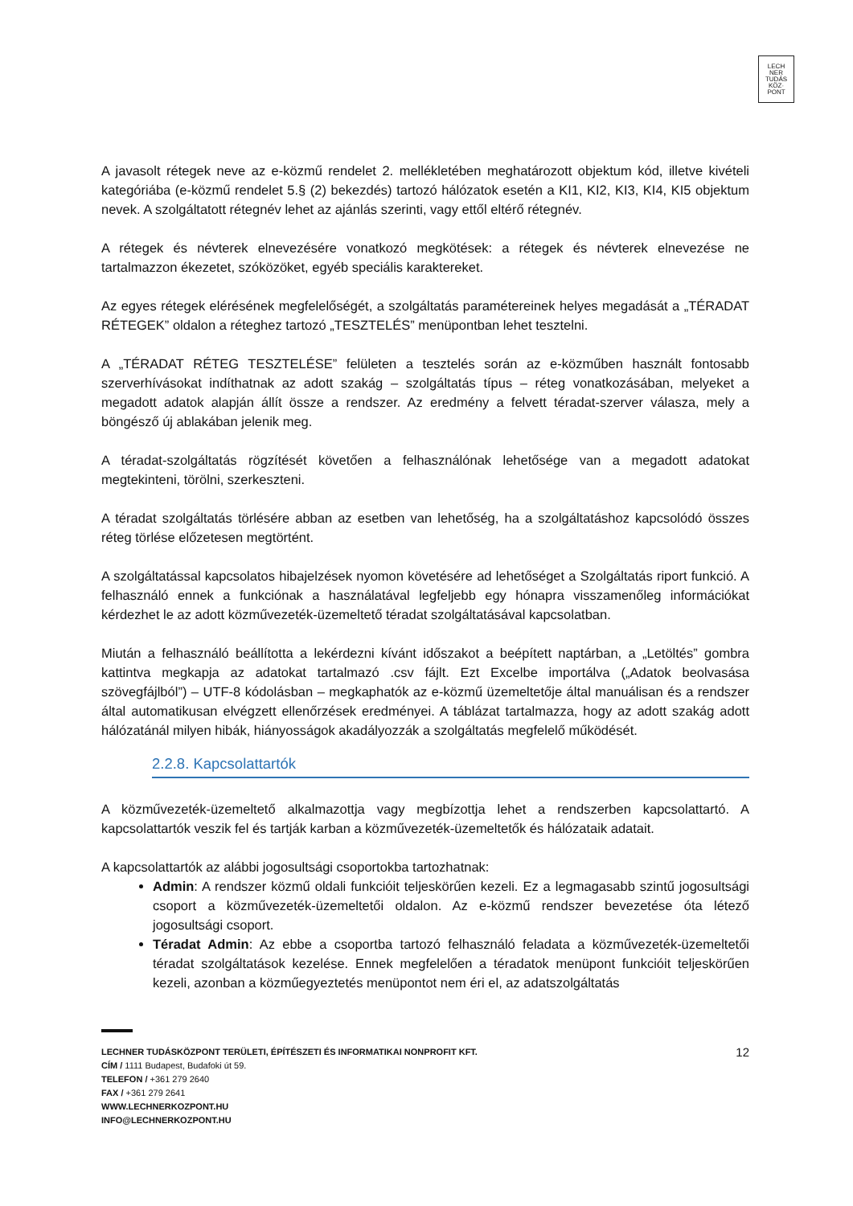LECH
NER
TUDÁS
KÖZ·
PONT
A javasolt rétegek neve az e-közmű rendelet 2. mellékletében meghatározott objektum kód, illetve kivételi kategóriába (e-közmű rendelet 5.§ (2) bekezdés) tartozó hálózatok esetén a KI1, KI2, KI3, KI4, KI5 objektum nevek. A szolgáltatott rétegnév lehet az ajánlás szerinti, vagy ettől eltérő rétegnév.
A rétegek és névterek elnevezésére vonatkozó megkötések: a rétegek és névterek elnevezése ne tartalmazzon ékezetet, szóközöket, egyéb speciális karaktereket.
Az egyes rétegek elérésének megfelelőségét, a szolgáltatás paramétereinek helyes megadását a „TÉRADAT RÉTEGEK” oldalon a réteghez tartozó „TESZTELÉS” menüpontban lehet tesztelni.
A „TÉRADAT RÉTEG TESZTELÉSE” felületen a tesztelés során az e-közműben használt fontosabb szerverhívásokat indíthatnak az adott szakág – szolgáltatás típus – réteg vonatkozásában, melyeket a megadott adatok alapján állít össze a rendszer. Az eredmény a felvett téradat-szerver válasza, mely a böngésző új ablakában jelenik meg.
A téradat-szolgáltatás rögzítését követően a felhasználónak lehetősége van a megadott adatokat megtekinteni, törölni, szerkeszteni.
A téradat szolgáltatás törlésére abban az esetben van lehetőség, ha a szolgáltatáshoz kapcsolódó összes réteg törlése előzetesen megtörtént.
A szolgáltatással kapcsolatos hibajelzések nyomon követésére ad lehetőséget a Szolgáltatás riport funkció. A felhasználó ennek a funkciónak a használatával legfeljebb egy hónapra visszamenőleg információkat kérdezhet le az adott közművezeték-üzemeltető téradat szolgáltatásával kapcsolatban.
Miután a felhasználó beállította a lekérdezni kívánt időszakot a beépített naptárban, a „Letöltés” gombra kattintva megkapja az adatokat tartalmazó .csv fájlt. Ezt Excelbe importálva („Adatok beolvasása szövegfájlból”) – UTF-8 kódolásban – megkaphatók az e-közmű üzemeltetője által manuálisan és a rendszer által automatikusan elvégzett ellenőrzések eredményei. A táblázat tartalmazza, hogy az adott szakág adott hálózatánál milyen hibák, hiányosságok akadályozzák a szolgáltatás megfelelő működését.
2.2.8. Kapcsolattartók
A közművezeték-üzemeltető alkalmazottja vagy megbízottja lehet a rendszerben kapcsolattartó. A kapcsolattartók veszik fel és tartják karban a közművezeték-üzemeltetők és hálózataik adatait.
A kapcsolattartók az alábbi jogosultsági csoportokba tartozhatnak:
Admin: A rendszer közmű oldali funkcióit teljeskörűen kezeli. Ez a legmagasabb szintű jogosultsági csoport a közművezeték-üzemeltetői oldalon. Az e-közmű rendszer bevezetése óta létező jogosultsági csoport.
Téradat Admin: Az ebbe a csoportba tartozó felhasználó feladata a közművezeték-üzemeltetői téradat szolgáltatások kezelése. Ennek megfelelően a téradatok menüpont funkcióit teljeskörűen kezeli, azonban a közműegyeztetés menüpontot nem éri el, az adatszolgáltatás
12 LECHNER TUDÁSKÖZPONT TERÜLETI, ÉPÍTÉSZETI ÉS INFORMATIKAI NONPROFIT KFT.
CÍM / 1111 Budapest, Budafoki út 59.
TELEFON / +361 279 2640
FAX / +361 279 2641
WWW.LECHNERKOZPONT.HU
INFO@LECHNERKOZPONT.HU